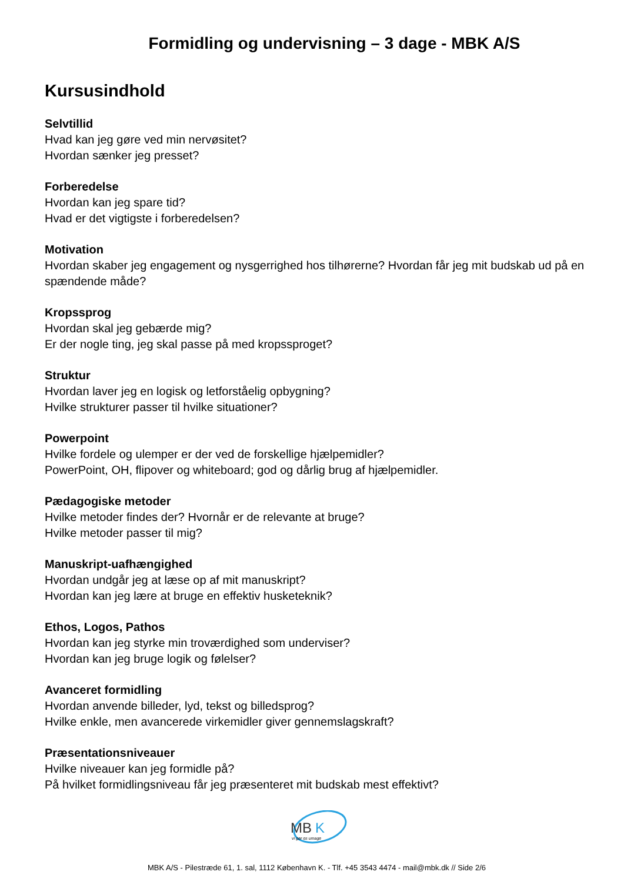Formidling og undervisning – 3 dage - MBK A/S
Kursusindhold
Selvtillid
Hvad kan jeg gøre ved min nervøsitet?
Hvordan sænker jeg presset?
Forberedelse
Hvordan kan jeg spare tid?
Hvad er det vigtigste i forberedelsen?
Motivation
Hvordan skaber jeg engagement og nysgerrighed hos tilhørerne? Hvordan får jeg mit budskab ud på en spændende måde?
Kropssprog
Hvordan skal jeg gebærde mig?
Er der nogle ting, jeg skal passe på med kropssproget?
Struktur
Hvordan laver jeg en logisk og letforståelig opbygning?
Hvilke strukturer passer til hvilke situationer?
Powerpoint
Hvilke fordele og ulemper er der ved de forskellige hjælpemidler?
PowerPoint, OH, flipover og whiteboard; god og dårlig brug af hjælpemidler.
Pædagogiske metoder
Hvilke metoder findes der? Hvornår er de relevante at bruge?
Hvilke metoder passer til mig?
Manuskript-uafhængighed
Hvordan undgår jeg at læse op af mit manuskript?
Hvordan kan jeg lære at bruge en effektiv husketeknik?
Ethos, Logos, Pathos
Hvordan kan jeg styrke min troværdighed som underviser?
Hvordan kan jeg bruge logik og følelser?
Avanceret formidling
Hvordan anvende billeder, lyd, tekst og billedsprog?
Hvilke enkle, men avancerede virkemidler giver gennemslagskraft?
Præsentationsniveauer
Hvilke niveauer kan jeg formidle på?
På hvilket formidlingsniveau får jeg præsenteret mit budskab mest effektivt?
MB
K
vi gør os umage
MBK A/S - Pilestræde 61, 1. sal, 1112 København K. - Tlf. +45 3543 4474 - mail@mbk.dk // Side 2/6